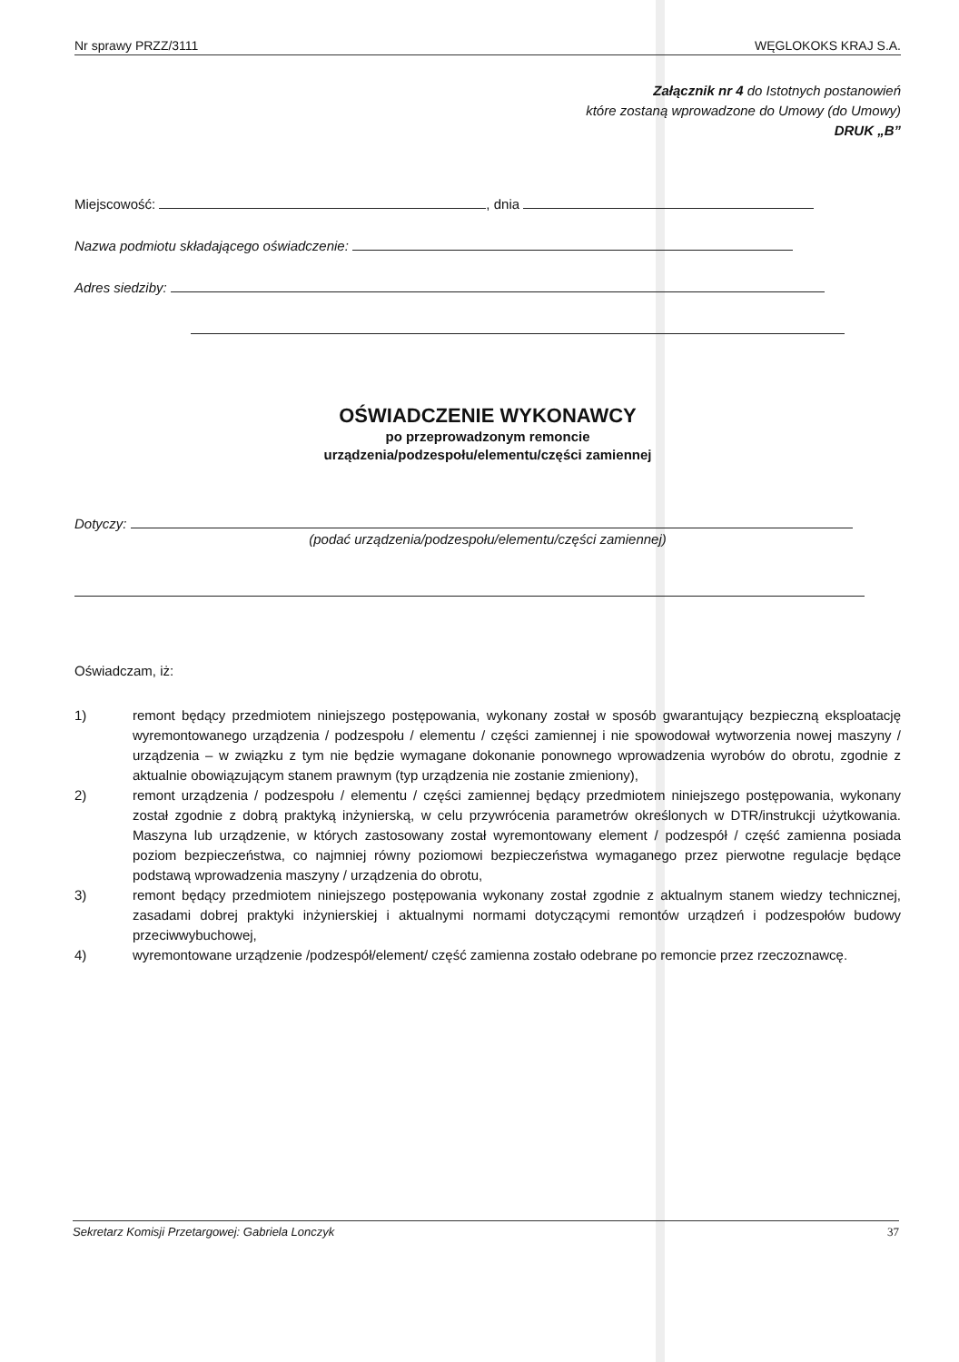Nr sprawy PRZZ/3111 WĘGLOKOKS KRAJ S.A.
Załącznik nr 4 do Istotnych postanowień
które zostaną wprowadzone do Umowy (do Umowy)
DRUK „B”
Miejscowość: , dnia
Nazwa podmiotu składającego oświadczenie:
Adres siedziby:
OŚWIADCZENIE WYKONAWCY
po przeprowadzonym remoncie
urządzenia/podzespołu/elementu/części zamiennej
Dotyczy:
(podać urządzenia/podzespołu/elementu/części zamiennej)
Oświadczam, iż:
1) remont będący przedmiotem niniejszego postępowania, wykonany został w sposób gwarantujący bezpieczną eksploatację wyremontowanego urządzenia / podzespołu / elementu / części zamiennej i nie spowodował wytworzenia nowej maszyny / urządzenia – w związku z tym nie będzie wymagane dokonanie ponownego wprowadzenia wyrobów do obrotu, zgodnie z aktualnie obowiązującym stanem prawnym (typ urządzenia nie zostanie zmieniony),
2) remont urządzenia / podzespołu / elementu / części zamiennej będący przedmiotem niniejszego postępowania, wykonany został zgodnie z dobrą praktyką inżynierską, w celu przywrócenia parametrów określonych w DTR/instrukcji użytkowania. Maszyna lub urządzenie, w których zastosowany został wyremontowany element / podzespół / część zamienna posiada poziom bezpieczeństwa, co najmniej równy poziomowi bezpieczeństwa wymaganego przez pierwotne regulacje będące podstawą wprowadzenia maszyny / urządzenia do obrotu,
3) remont będący przedmiotem niniejszego postępowania wykonany został zgodnie z aktualnym stanem wiedzy technicznej, zasadami dobrej praktyki inżynierskiej i aktualnymi normami dotyczącymi remontów urządzeń i podzespołów budowy przeciwwybuchowej,
4) wyremontowane urządzenie /podzespół/element/ część zamienna zostało odebrane po remoncie przez rzeczoznawcę.
Sekretarz Komisji Przetargowej: Gabriela Lonczyk 37